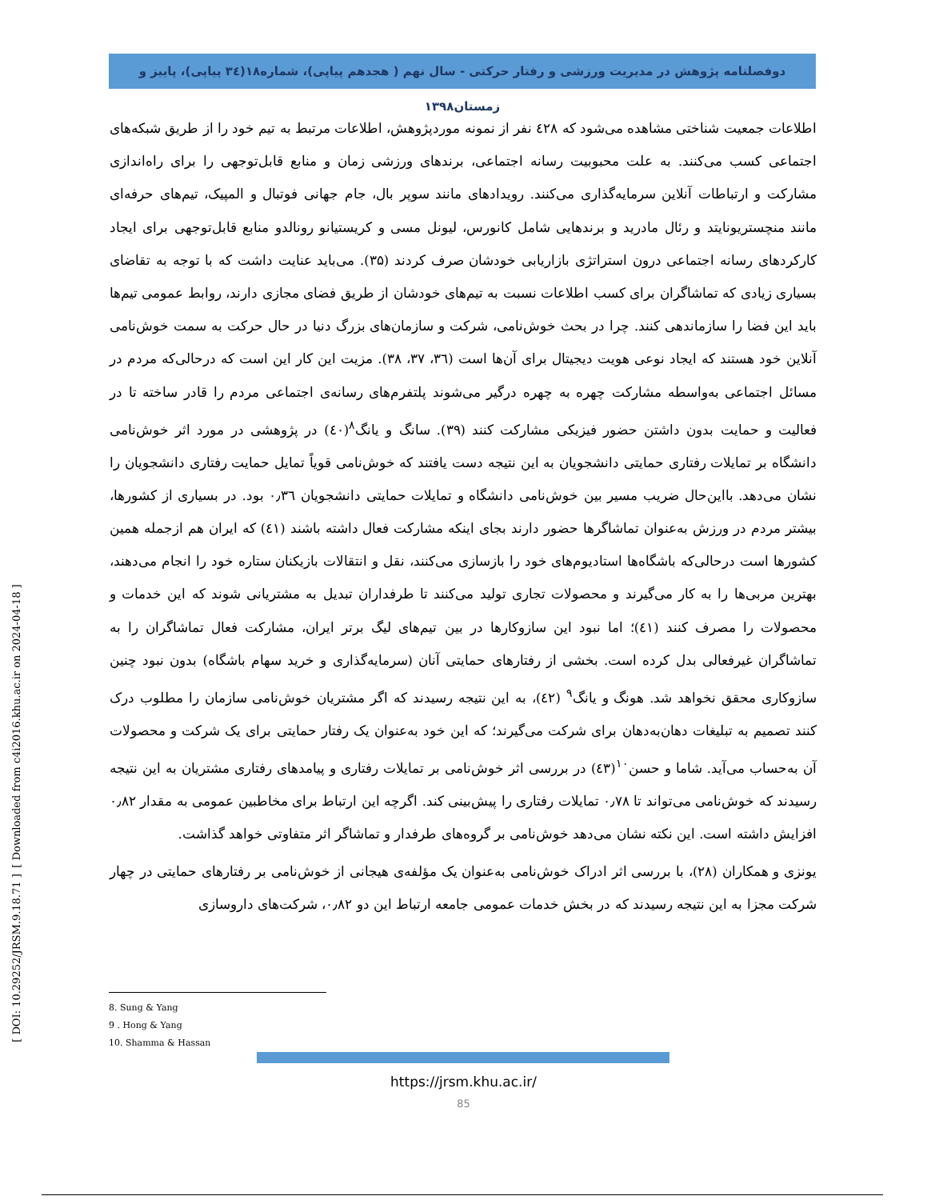دوفصلنامه پژوهش در مدیریت ورزشی و رفتار حرکتی - سال نهم ( هجدهم پیاپی)، شماره۱۸(۳٤ پیاپی)، پاییز و زمستان۱۳۹۸
اطلاعات جمعیت شناختی مشاهده می‌شود که ٤۲۸ نفر از نمونه موردپژوهش، اطلاعات مرتبط به تیم خود را از طریق شبکه‌های اجتماعی کسب می‌کنند. به علت محبوبیت رسانه اجتماعی، برندهای ورزشی زمان و منابع قابل‌توجهی را برای راه‌اندازی مشارکت و ارتباطات آنلاین سرمایه‌گذاری می‌کنند. رویدادهای مانند سوپر بال، جام جهانی فوتبال و المپیک، تیم‌های حرفه‌ای مانند منچستریونایتد و رئال مادرید و برندهایی شامل کانورس، لیونل مسی و کریستیانو رونالدو منابع قابل‌توجهی برای ایجاد کارکردهای رسانه اجتماعی درون استراتژی بازاریابی خودشان صرف کردند (۳۵). می‌باید عنایت داشت که با توجه به تقاضای بسیاری زیادی که تماشاگران برای کسب اطلاعات نسبت به تیم‌های خودشان از طریق فضای مجازی دارند، روابط عمومی تیم‌ها باید این فضا را سازماندهی کنند. چرا در بحث خوش‌نامی، شرکت و سازمان‌های بزرگ دنیا در حال حرکت به سمت خوش‌نامی آنلاین خود هستند که ایجاد نوعی هویت دیجیتال برای آن‌ها است (۳٦، ۳۷، ۳۸). مزیت این کار این است که درحالی‌که مردم در مسائل اجتماعی به‌واسطه مشارکت چهره به چهره درگیر می‌شوند پلتفرم‌های رسانه‌ی اجتماعی مردم را قادر ساخته تا در فعالیت و حمایت بدون داشتن حضور فیزیکی مشارکت کنند (۳۹). سانگ و یانگ<sup>۸</sup>(٤۰) در پژوهشی در مورد اثر خوش‌نامی دانشگاه بر تمایلات رفتاری حمایتی دانشجویان به این نتیجه دست یافتند که خوش‌نامی قویاً تمایل حمایت رفتاری دانشجویان را نشان می‌دهد. بااین‌حال ضریب مسیر بین خوش‌نامی دانشگاه و تمایلات حمایتی دانشجویان ۰٫۳٦ بود. در بسیاری از کشورها، بیشتر مردم در ورزش به‌عنوان تماشاگرها حضور دارند بجای اینکه مشارکت فعال داشته باشند (٤۱) که ایران هم ازجمله همین کشورها است درحالی‌که باشگاه‌ها استادیوم‌های خود را بازسازی می‌کنند، نقل و انتقالات بازیکنان ستاره خود را انجام می‌دهند، بهترین مربی‌ها را به کار می‌گیرند و محصولات تجاری تولید می‌کنند تا طرفداران تبدیل به مشتریانی شوند که این خدمات و محصولات را مصرف کنند (٤۱)؛ اما نبود این سازوکارها در بین تیم‌های لیگ برتر ایران، مشارکت فعال تماشاگران را به تماشاگران غیرفعالی بدل کرده است. بخشی از رفتارهای حمایتی آنان (سرمایه‌گذاری و خرید سهام باشگاه) بدون نبود چنین سازوکاری محقق نخواهد شد. هونگ و یانگ<sup>۹</sup> (٤۲)، به این نتیجه رسیدند که اگر مشتریان خوش‌نامی سازمان را مطلوب درک کنند تصمیم به تبلیغات دهان‌به‌دهان برای شرکت می‌گیرند؛ که این خود به‌عنوان یک رفتار حمایتی برای یک شرکت و محصولات آن به‌حساب می‌آید. شاما و حسن<sup>۱۰</sup>(٤۳) در بررسی اثر خوش‌نامی بر تمایلات رفتاری و پیامدهای رفتاری مشتریان به این نتیجه رسیدند که خوش‌نامی می‌تواند تا ۰٫۷۸ تمایلات رفتاری را پیش‌بینی کند. اگرچه این ارتباط برای مخاطبین عمومی به مقدار ۰٫۸۲ افزایش داشته است. این نکته نشان می‌دهد خوش‌نامی بر گروه‌های طرفدار و تماشاگر اثر متفاوتی خواهد گذاشت.
یونزی و همکاران (۲۸)، با بررسی اثر ادراک خوش‌نامی به‌عنوان یک مؤلفه‌ی هیجانی از خوش‌نامی بر رفتارهای حمایتی در چهار شرکت مجزا به این نتیجه رسیدند که در بخش خدمات عمومی جامعه ارتباط این دو ۰٫۸۲، شرکت‌های داروسازی
8. Sung & Yang
9 . Hong & Yang
10. Shamma & Hassan
https://jrsm.khu.ac.ir/
85
[ Downloaded from c4i2016.khu.ac.ir on 2024-04-18 ]
[ DOI: 10.29252/JRSM.9.18.71 ]